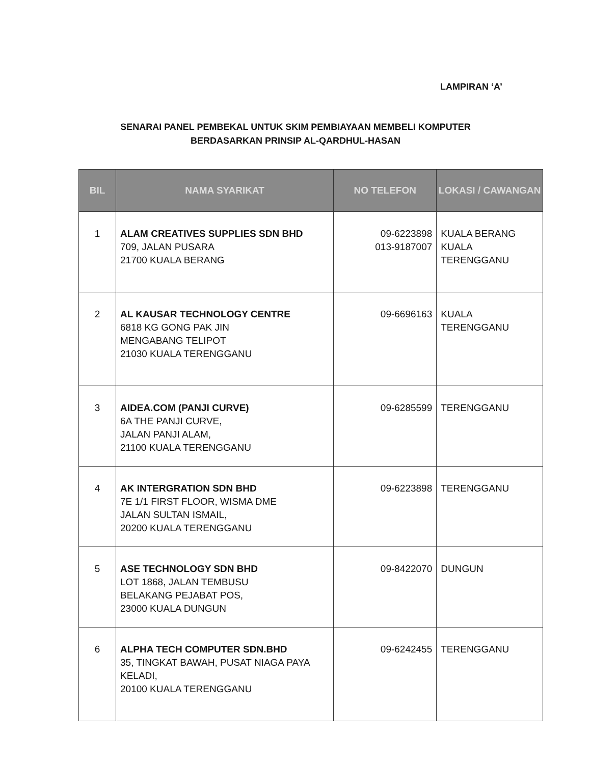LAMPIRAN ‘A’
SENARAI PANEL PEMBEKAL UNTUK SKIM PEMBIAYAAN MEMBELI KOMPUTER
BERDASARKAN PRINSIP AL-QARDHUL-HASAN
| BIL | NAMA SYARIKAT | NO TELEFON | LOKASI / CAWANGAN |
| --- | --- | --- | --- |
| 1 | ALAM CREATIVES SUPPLIES SDN BHD 709, JALAN PUSARA 21700 KUALA BERANG | 09-6223898 013-9187007 | KUALA BERANG KUALA TERENGGANU |
| 2 | AL KAUSAR TECHNOLOGY CENTRE 6818 KG GONG PAK JIN MENGABANG TELIPOT 21030 KUALA TERENGGANU | 09-6696163 | KUALA TERENGGANU |
| 3 | AIDEA.COM (PANJI CURVE) 6A THE PANJI CURVE, JALAN PANJI ALAM, 21100 KUALA TERENGGANU | 09-6285599 | TERENGGANU |
| 4 | AK INTERGRATION SDN BHD 7E 1/1 FIRST FLOOR, WISMA DME JALAN SULTAN ISMAIL, 20200 KUALA TERENGGANU | 09-6223898 | TERENGGANU |
| 5 | ASE TECHNOLOGY SDN BHD LOT 1868, JALAN TEMBUSU BELAKANG PEJABAT POS, 23000 KUALA DUNGUN | 09-8422070 | DUNGUN |
| 6 | ALPHA TECH COMPUTER SDN.BHD 35, TINGKAT BAWAH, PUSAT NIAGA PAYA KELADI, 20100 KUALA TERENGGANU | 09-6242455 | TERENGGANU |